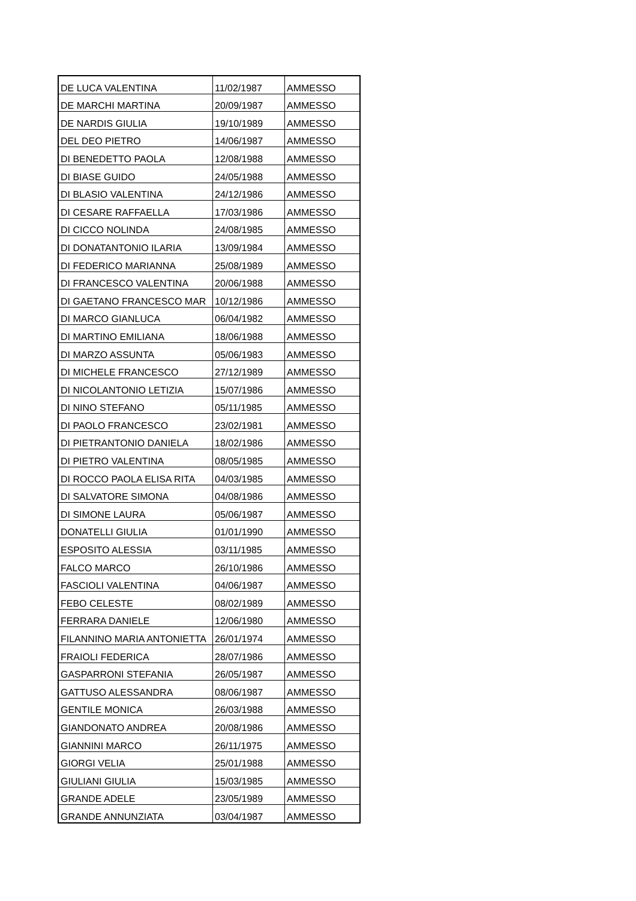| DE LUCA VALENTINA | 11/02/1987 | AMMESSO |
| DE MARCHI MARTINA | 20/09/1987 | AMMESSO |
| DE NARDIS GIULIA | 19/10/1989 | AMMESSO |
| DEL DEO PIETRO | 14/06/1987 | AMMESSO |
| DI BENEDETTO PAOLA | 12/08/1988 | AMMESSO |
| DI BIASE GUIDO | 24/05/1988 | AMMESSO |
| DI BLASIO VALENTINA | 24/12/1986 | AMMESSO |
| DI CESARE RAFFAELLA | 17/03/1986 | AMMESSO |
| DI CICCO NOLINDA | 24/08/1985 | AMMESSO |
| DI DONATANTONIO ILARIA | 13/09/1984 | AMMESSO |
| DI FEDERICO MARIANNA | 25/08/1989 | AMMESSO |
| DI FRANCESCO VALENTINA | 20/06/1988 | AMMESSO |
| DI GAETANO FRANCESCO MAR | 10/12/1986 | AMMESSO |
| DI MARCO GIANLUCA | 06/04/1982 | AMMESSO |
| DI MARTINO EMILIANA | 18/06/1988 | AMMESSO |
| DI MARZO ASSUNTA | 05/06/1983 | AMMESSO |
| DI MICHELE FRANCESCO | 27/12/1989 | AMMESSO |
| DI NICOLANTONIO LETIZIA | 15/07/1986 | AMMESSO |
| DI NINO STEFANO | 05/11/1985 | AMMESSO |
| DI PAOLO FRANCESCO | 23/02/1981 | AMMESSO |
| DI PIETRANTONIO DANIELA | 18/02/1986 | AMMESSO |
| DI PIETRO VALENTINA | 08/05/1985 | AMMESSO |
| DI ROCCO PAOLA ELISA RITA | 04/03/1985 | AMMESSO |
| DI SALVATORE SIMONA | 04/08/1986 | AMMESSO |
| DI SIMONE LAURA | 05/06/1987 | AMMESSO |
| DONATELLI GIULIA | 01/01/1990 | AMMESSO |
| ESPOSITO ALESSIA | 03/11/1985 | AMMESSO |
| FALCO MARCO | 26/10/1986 | AMMESSO |
| FASCIOLI VALENTINA | 04/06/1987 | AMMESSO |
| FEBO CELESTE | 08/02/1989 | AMMESSO |
| FERRARA DANIELE | 12/06/1980 | AMMESSO |
| FILANNINO MARIA ANTONIETTA | 26/01/1974 | AMMESSO |
| FRAIOLI FEDERICA | 28/07/1986 | AMMESSO |
| GASPARRONI STEFANIA | 26/05/1987 | AMMESSO |
| GATTUSO ALESSANDRA | 08/06/1987 | AMMESSO |
| GENTILE MONICA | 26/03/1988 | AMMESSO |
| GIANDONATO ANDREA | 20/08/1986 | AMMESSO |
| GIANNINI MARCO | 26/11/1975 | AMMESSO |
| GIORGI VELIA | 25/01/1988 | AMMESSO |
| GIULIANI GIULIA | 15/03/1985 | AMMESSO |
| GRANDE ADELE | 23/05/1989 | AMMESSO |
| GRANDE ANNUNZIATA | 03/04/1987 | AMMESSO |